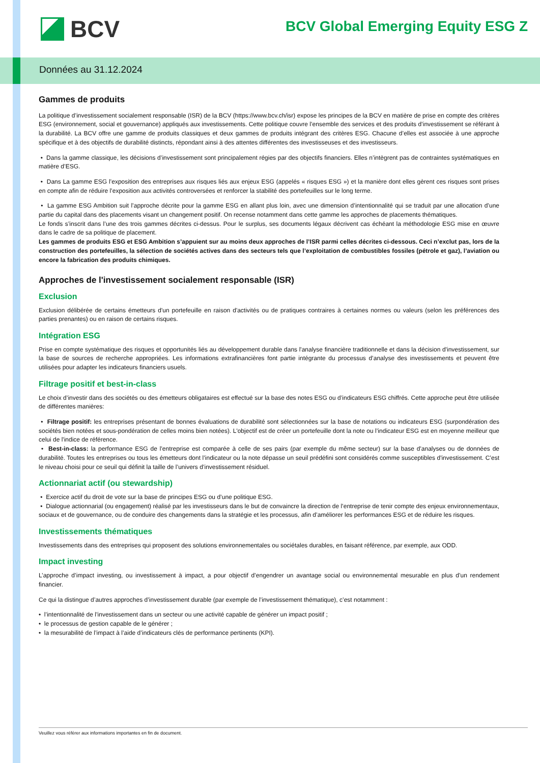BCV
BCV Global Emerging Equity ESG Z
Données au 31.12.2024
Gammes de produits
La politique d’investissement socialement responsable (ISR) de la BCV (https://www.bcv.ch/isr) expose les principes de la BCV en matière de prise en compte des critères ESG (environnement, social et gouvernance) appliqués aux investissements. Cette politique couvre l’ensemble des services et des produits d’investissement se référant à la durabilité. La BCV offre une gamme de produits classiques et deux gammes de produits intégrant des critères ESG. Chacune d’elles est associée à une approche spécifique et à des objectifs de durabilité distincts, répondant ainsi à des attentes différentes des investisseuses et des investisseurs.
• Dans la gamme classique, les décisions d’investissement sont principalement régies par des objectifs financiers. Elles n’intègrent pas de contraintes systématiques en matière d’ESG.
• Dans La gamme ESG l’exposition des entreprises aux risques liés aux enjeux ESG (appelés « risques ESG ») et la manière dont elles gèrent ces risques sont prises en compte afin de réduire l’exposition aux activités controversées et renforcer la stabilité des portefeuilles sur le long terme.
• La gamme ESG Ambition suit l’approche décrite pour la gamme ESG en allant plus loin, avec une dimension d’intentionnalité qui se traduit par une allocation d’une partie du capital dans des placements visant un changement positif. On recense notamment dans cette gamme les approches de placements thématiques.
Le fonds s’inscrit dans l’une des trois gammes décrites ci-dessus. Pour le surplus, ses documents légaux décrivent cas échéant la méthodologie ESG mise en œuvre dans le cadre de sa politique de placement.
Les gammes de produits ESG et ESG Ambition s’appuient sur au moins deux approches de l’ISR parmi celles décrites ci-dessous. Ceci n’exclut pas, lors de la construction des portefeuilles, la sélection de sociétés actives dans des secteurs tels que l’exploitation de combustibles fossiles (pétrole et gaz), l’aviation ou encore la fabrication des produits chimiques.
Approches de l'investissement socialement responsable (ISR)
Exclusion
Exclusion délibérée de certains émetteurs d'un portefeuille en raison d'activités ou de pratiques contraires à certaines normes ou valeurs (selon les préférences des parties prenantes) ou en raison de certains risques.
Intégration ESG
Prise en compte systématique des risques et opportunités liés au développement durable dans l'analyse financière traditionnelle et dans la décision d'investissement, sur la base de sources de recherche appropriées. Les informations extrafinancières font partie intégrante du processus d’analyse des investissements et peuvent être utilisées pour adapter les indicateurs financiers usuels.
Filtrage positif et best-in-class
Le choix d’investir dans des sociétés ou des émetteurs obligataires est effectué sur la base des notes ESG ou d’indicateurs ESG chiffrés. Cette approche peut être utilisée de différentes manières:
• Filtrage positif: les entreprises présentant de bonnes évaluations de durabilité sont sélectionnées sur la base de notations ou indicateurs ESG (surpondération des sociétés bien notées et sous-pondération de celles moins bien notées). L'objectif est de créer un portefeuille dont la note ou l’indicateur ESG est en moyenne meilleur que celui de l'indice de référence.
• Best-in-class: la performance ESG de l'entreprise est comparée à celle de ses pairs (par exemple du même secteur) sur la base d'analyses ou de données de durabilité. Toutes les entreprises ou tous les émetteurs dont l’indicateur ou la note dépasse un seuil prédéfini sont considérés comme susceptibles d'investissement. C’est le niveau choisi pour ce seuil qui définit la taille de l’univers d’investissement résiduel.
Actionnariat actif (ou stewardship)
• Exercice actif du droit de vote sur la base de principes ESG ou d’une politique ESG.
• Dialogue actionnarial (ou engagement) réalisé par les investisseurs dans le but de convaincre la direction de l’entreprise de tenir compte des enjeux environnementaux, sociaux et de gouvernance, ou de conduire des changements dans la stratégie et les processus, afin d’améliorer les performances ESG et de réduire les risques.
Investissements thématiques
Investissements dans des entreprises qui proposent des solutions environnementales ou sociétales durables, en faisant référence, par exemple, aux ODD.
Impact investing
L’approche d’impact investing, ou investissement à impact, a pour objectif d’engendrer un avantage social ou environnemental mesurable en plus d’un rendement financier.
Ce qui la distingue d’autres approches d’investissement durable (par exemple de l’investissement thématique), c’est notamment :
• l’intentionnalité de l’investissement dans un secteur ou une activité capable de générer un impact positif ;
• le processus de gestion capable de le générer ;
• la mesurabilité de l’impact à l’aide d’indicateurs clés de performance pertinents (KPI).
Veuillez vous référer aux informations importantes en fin de document.